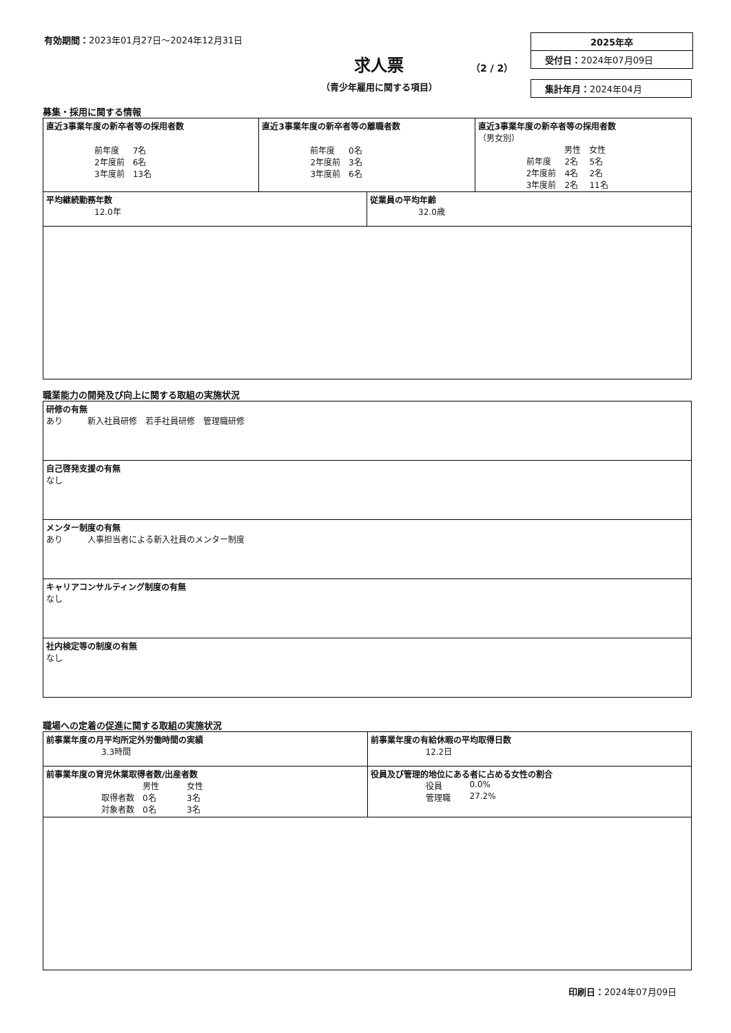有効期間：2023年01月27日～2024年12月31日
求人票
（青少年雇用に関する項目）
（2 / 2）
2025年卒
受付日：2024年07月09日
集計年月：2024年04月
募集・採用に関する情報
| 直近3事業年度の新卒者等の採用者数 / 前年度 / 7名 / / 2年度前 / 6名 / / 3年度前 / 13名 / | 直近3事業年度の新卒者等の離職者数 / 前年度 / 0名 / / 2年度前 / 3名 / / 3年度前 / 6名 / | | 直近3事業年度の新卒者等の採用者数 （男女別） / / 男性 / 女性 / / 前年度 / 2名 / 5名 / / 2年度前 / 4名 / 2名 / / 3年度前 / 2名 / 11名 / |
| 平均継続勤務年数 12.0年 | | 従業員の平均年齢 32.0歳 | |
職業能力の開発及び向上に関する取組の実施状況
| 研修の有無 あり 新入社員研修 若手社員研修 管理職研修 |
| 自己啓発支援の有無 なし |
| メンター制度の有無 あり 人事担当者による新入社員のメンター制度 |
| キャリアコンサルティング制度の有無 なし |
| 社内検定等の制度の有無 なし |
職場への定着の促進に関する取組の実施状況
| 前事業年度の月平均所定外労働時間の実績 3.3時間 | 前事業年度の有給休暇の平均取得日数 12.2日 |
| 前事業年度の育児休業取得者数/出産者数 / / 男性 / 女性 / / 取得者数 / 0名 / 3名 / / 対象者数 / 0名 / 3名 / | 役員及び管理的地位にある者に占める女性の割合 / 役員 / 0.0% / / 管理職 / 27.2% / |
印刷日：2024年07月09日